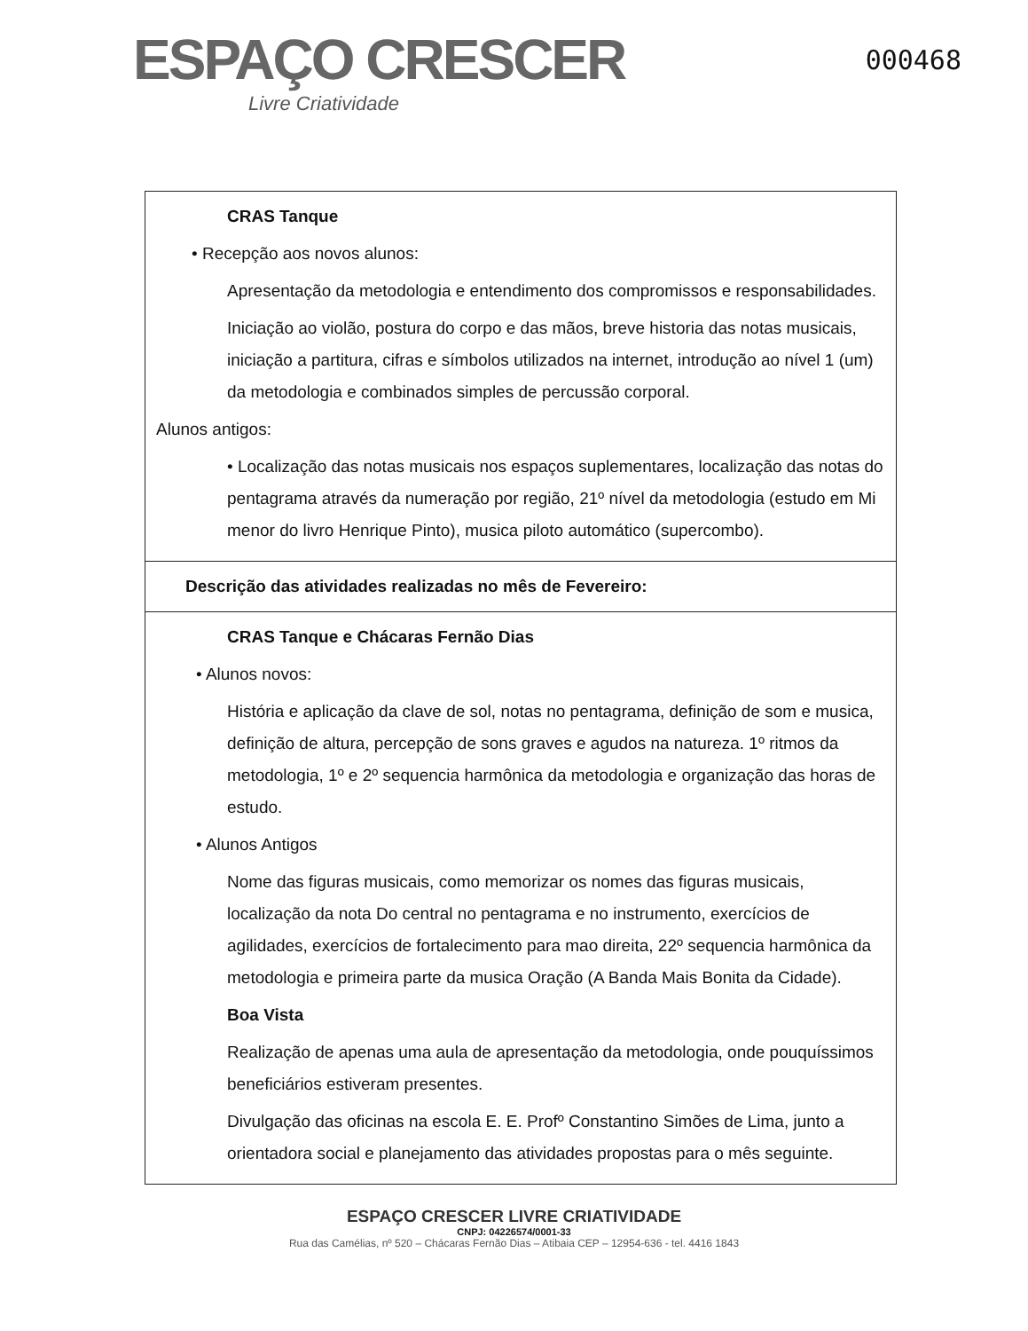ESPAÇO CRESCER
Livre Criatividade
000468
| CRAS Tanque • Recepção aos novos alunos: Apresentação da metodologia e entendimento dos compromissos e responsabilidades. Iniciação ao violão, postura do corpo e das mãos, breve historia das notas musicais, iniciação a partitura, cifras e símbolos utilizados na internet, introdução ao nível 1 (um) da metodologia e combinados simples de percussão corporal. Alunos antigos: • Localização das notas musicais nos espaços suplementares, localização das notas do pentagrama através da numeração por região, 21º nível da metodologia (estudo em Mi menor do livro Henrique Pinto), musica piloto automático (supercombo). |
| Descrição das atividades realizadas no mês de Fevereiro: |
| CRAS Tanque e Chácaras Fernão Dias • Alunos novos: História e aplicação da clave de sol, notas no pentagrama, definição de som e musica, definição de altura, percepção de sons graves e agudos na natureza. 1º ritmos da metodologia, 1º e 2º sequencia harmônica da metodologia e organização das horas de estudo. • Alunos Antigos Nome das figuras musicais, como memorizar os nomes das figuras musicais, localização da nota Do central no pentagrama e no instrumento, exercícios de agilidades, exercícios de fortalecimento para mao direita, 22º sequencia harmônica da metodologia e primeira parte da musica Oração (A Banda Mais Bonita da Cidade). Boa Vista Realização de apenas uma aula de apresentação da metodologia, onde pouquíssimos beneficiários estiveram presentes. Divulgação das oficinas na escola E. E. Profº Constantino Simões de Lima, junto a orientadora social e planejamento das atividades propostas para o mês seguinte. |
ESPAÇO CRESCER LIVRE CRIATIVIDADE
CNPJ: 04226574/0001-33
Rua das Camélias, nº 520 – Chácaras Fernão Dias – Atibaia CEP – 12954-636 - tel. 4416 1843